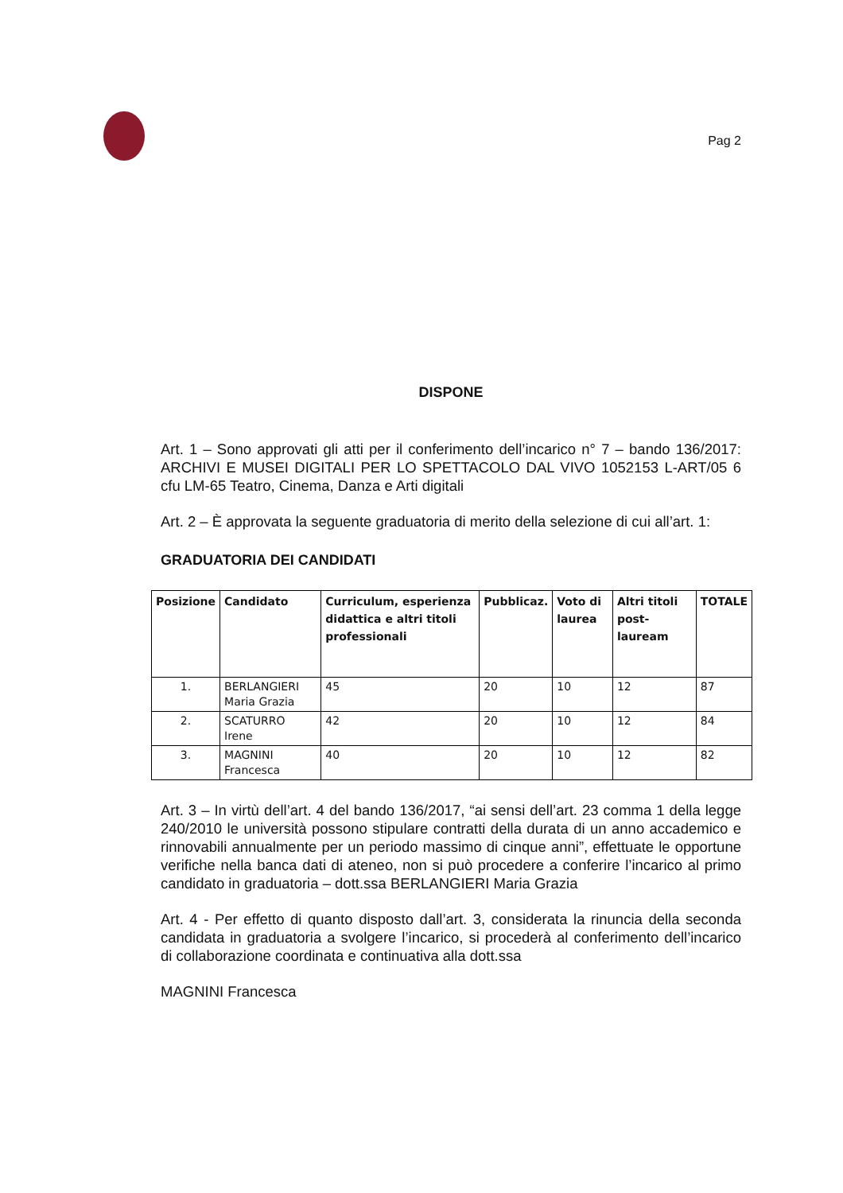Pag 2
DISPONE
Art. 1 – Sono approvati gli atti per il conferimento dell’incarico n° 7 – bando 136/2017: ARCHIVI E MUSEI DIGITALI PER LO SPETTACOLO DAL VIVO 1052153 L-ART/05 6 cfu LM-65 Teatro, Cinema, Danza e Arti digitali
Art. 2 – È approvata la seguente graduatoria di merito della selezione di cui all’art. 1:
GRADUATORIA DEI CANDIDATI
| Posizione | Candidato | Curriculum, esperienza didattica e altri titoli professionali | Pubblicaz. | Voto di laurea | Altri titoli post-lauream | TOTALE |
| --- | --- | --- | --- | --- | --- | --- |
| 1. | BERLANGIERI Maria Grazia | 45 | 20 | 10 | 12 | 87 |
| 2. | SCATURRO Irene | 42 | 20 | 10 | 12 | 84 |
| 3. | MAGNINI Francesca | 40 | 20 | 10 | 12 | 82 |
Art. 3 – In virtù dell’art. 4 del bando 136/2017, “ai sensi dell’art. 23 comma 1 della legge 240/2010 le università possono stipulare contratti della durata di un anno accademico e rinnovabili annualmente per un periodo massimo di cinque anni”, effettuate le opportune verifiche nella banca dati di ateneo, non si può procedere a conferire l’incarico al primo candidato in graduatoria – dott.ssa BERLANGIERI Maria Grazia
Art. 4 - Per effetto di quanto disposto dall’art. 3, considerata la rinuncia della seconda candidata in graduatoria a svolgere l’incarico, si procederà al conferimento dell’incarico di collaborazione coordinata e continuativa alla dott.ssa
MAGNINI Francesca